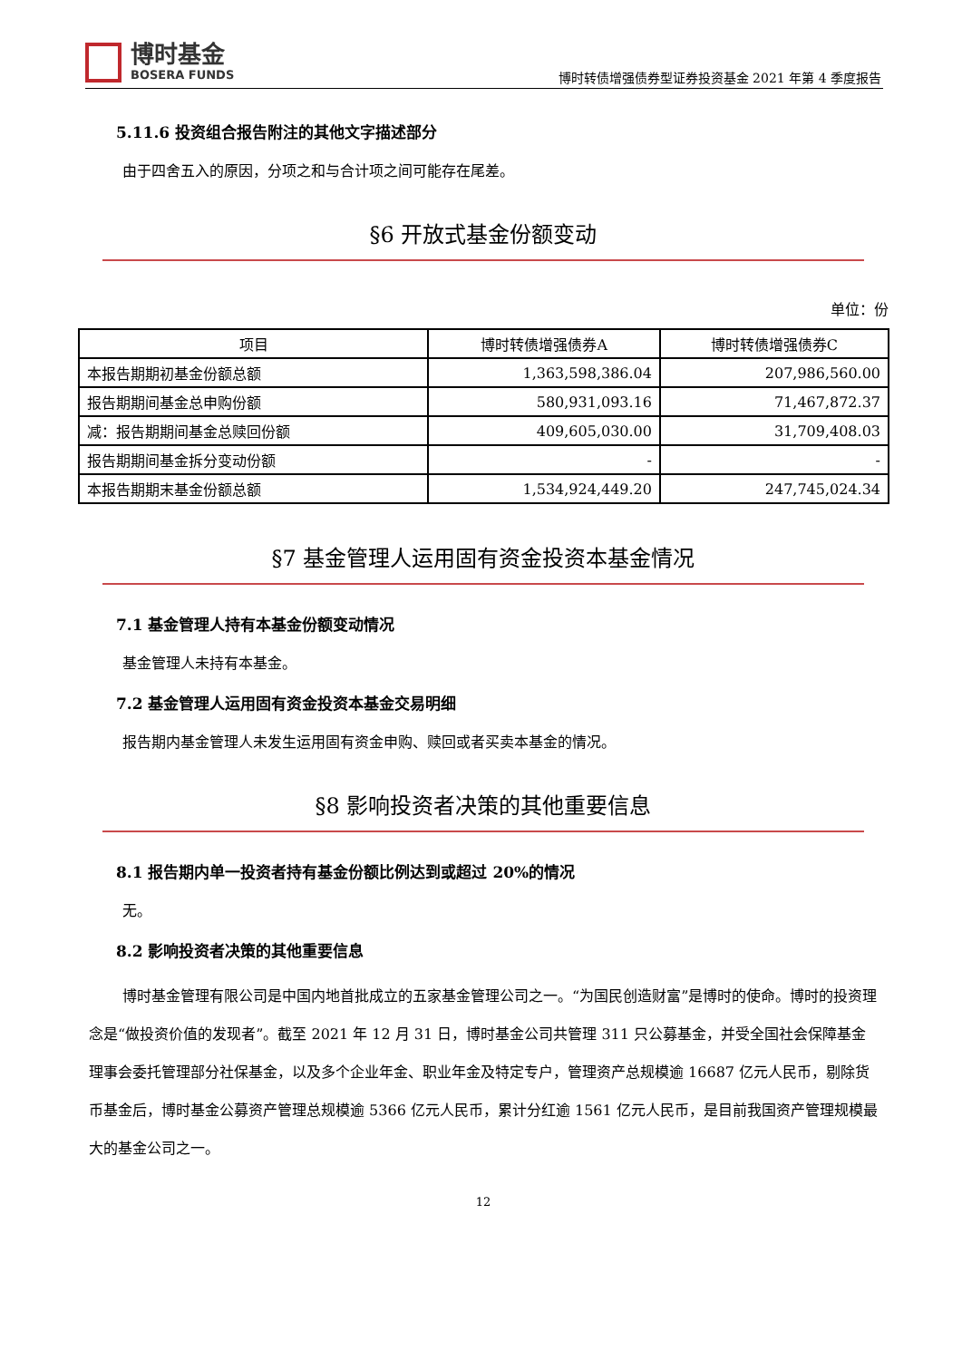博时基金
BOSERA FUNDS
博时转债增强债券型证券投资基金 2021 年第 4 季度报告
5.11.6 投资组合报告附注的其他文字描述部分
由于四舍五入的原因，分项之和与合计项之间可能存在尾差。
§6 开放式基金份额变动
单位：份
| 项目 | 博时转债增强债券A | 博时转债增强债券C |
| --- | --- | --- |
| 本报告期期初基金份额总额 | 1,363,598,386.04 | 207,986,560.00 |
| 报告期期间基金总申购份额 | 580,931,093.16 | 71,467,872.37 |
| 减：报告期期间基金总赎回份额 | 409,605,030.00 | 31,709,408.03 |
| 报告期期间基金拆分变动份额 | - | - |
| 本报告期期末基金份额总额 | 1,534,924,449.20 | 247,745,024.34 |
§7 基金管理人运用固有资金投资本基金情况
7.1 基金管理人持有本基金份额变动情况
基金管理人未持有本基金。
7.2 基金管理人运用固有资金投资本基金交易明细
报告期内基金管理人未发生运用固有资金申购、赎回或者买卖本基金的情况。
§8 影响投资者决策的其他重要信息
8.1 报告期内单一投资者持有基金份额比例达到或超过 20%的情况
无。
8.2 影响投资者决策的其他重要信息
博时基金管理有限公司是中国内地首批成立的五家基金管理公司之一。“为国民创造财富”是博时的使命。博时的投资理念是“做投资价值的发现者”。截至 2021 年 12 月 31 日，博时基金公司共管理 311 只公募基金，并受全国社会保障基金理事会委托管理部分社保基金，以及多个企业年金、职业年金及特定专户，管理资产总规模逾 16687 亿元人民币，剔除货币基金后，博时基金公募资产管理总规模逾 5366 亿元人民币，累计分红逾 1561 亿元人民币，是目前我国资产管理规模最大的基金公司之一。
12